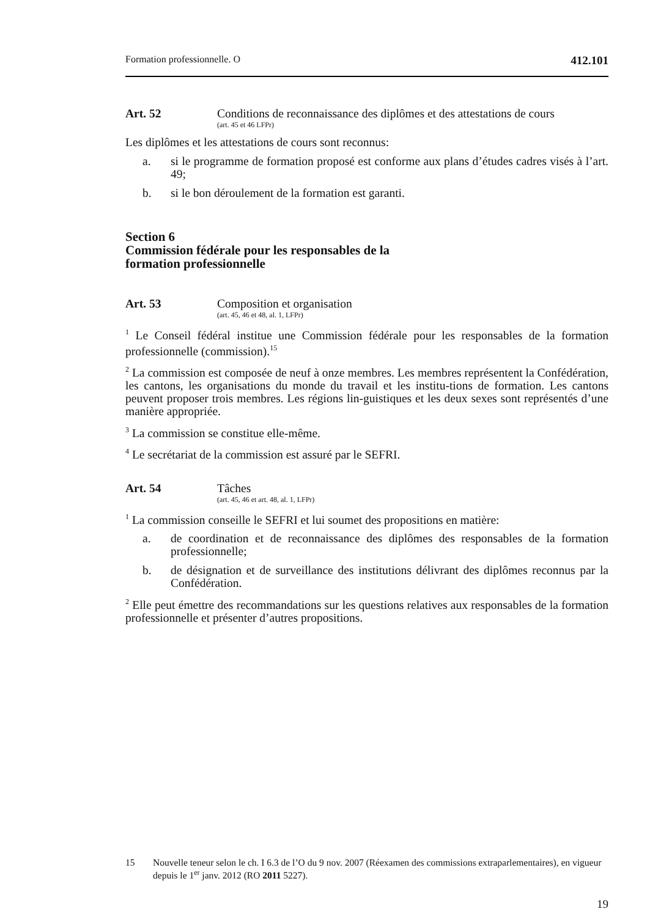Formation professionnelle. O 412.101
Art. 52 Conditions de reconnaissance des diplômes et des attestations de cours
(art. 45 et 46 LFPr)
Les diplômes et les attestations de cours sont reconnus:
a. si le programme de formation proposé est conforme aux plans d’études cadres visés à l’art. 49;
b. si le bon déroulement de la formation est garanti.
Section 6
Commission fédérale pour les responsables de la
formation professionnelle
Art. 53 Composition et organisation
(art. 45, 46 et 48, al. 1, LFPr)
<sup>1</sup> Le Conseil fédéral institue une Commission fédérale pour les responsables de la formation professionnelle (commission).<sup>15</sup>
<sup>2</sup> La commission est composée de neuf à onze membres. Les membres représentent la Confédération, les cantons, les organisations du monde du travail et les institu-tions de formation. Les cantons peuvent proposer trois membres. Les régions lin-guistiques et les deux sexes sont représentés d’une manière appropriée.
<sup>3</sup> La commission se constitue elle-même.
<sup>4</sup> Le secrétariat de la commission est assuré par le SEFRI.
Art. 54 Tâches
(art. 45, 46 et art. 48, al. 1, LFPr)
<sup>1</sup> La commission conseille le SEFRI et lui soumet des propositions en matière:
a. de coordination et de reconnaissance des diplômes des responsables de la formation professionnelle;
b. de désignation et de surveillance des institutions délivrant des diplômes reconnus par la Confédération.
<sup>2</sup> Elle peut émettre des recommandations sur les questions relatives aux responsables de la formation professionnelle et présenter d’autres propositions.
15 Nouvelle teneur selon le ch. I 6.3 de l’O du 9 nov. 2007 (Réexamen des commissions extraparlementaires), en vigueur depuis le 1<sup>er</sup> janv. 2012 (RO 2011 5227).
19